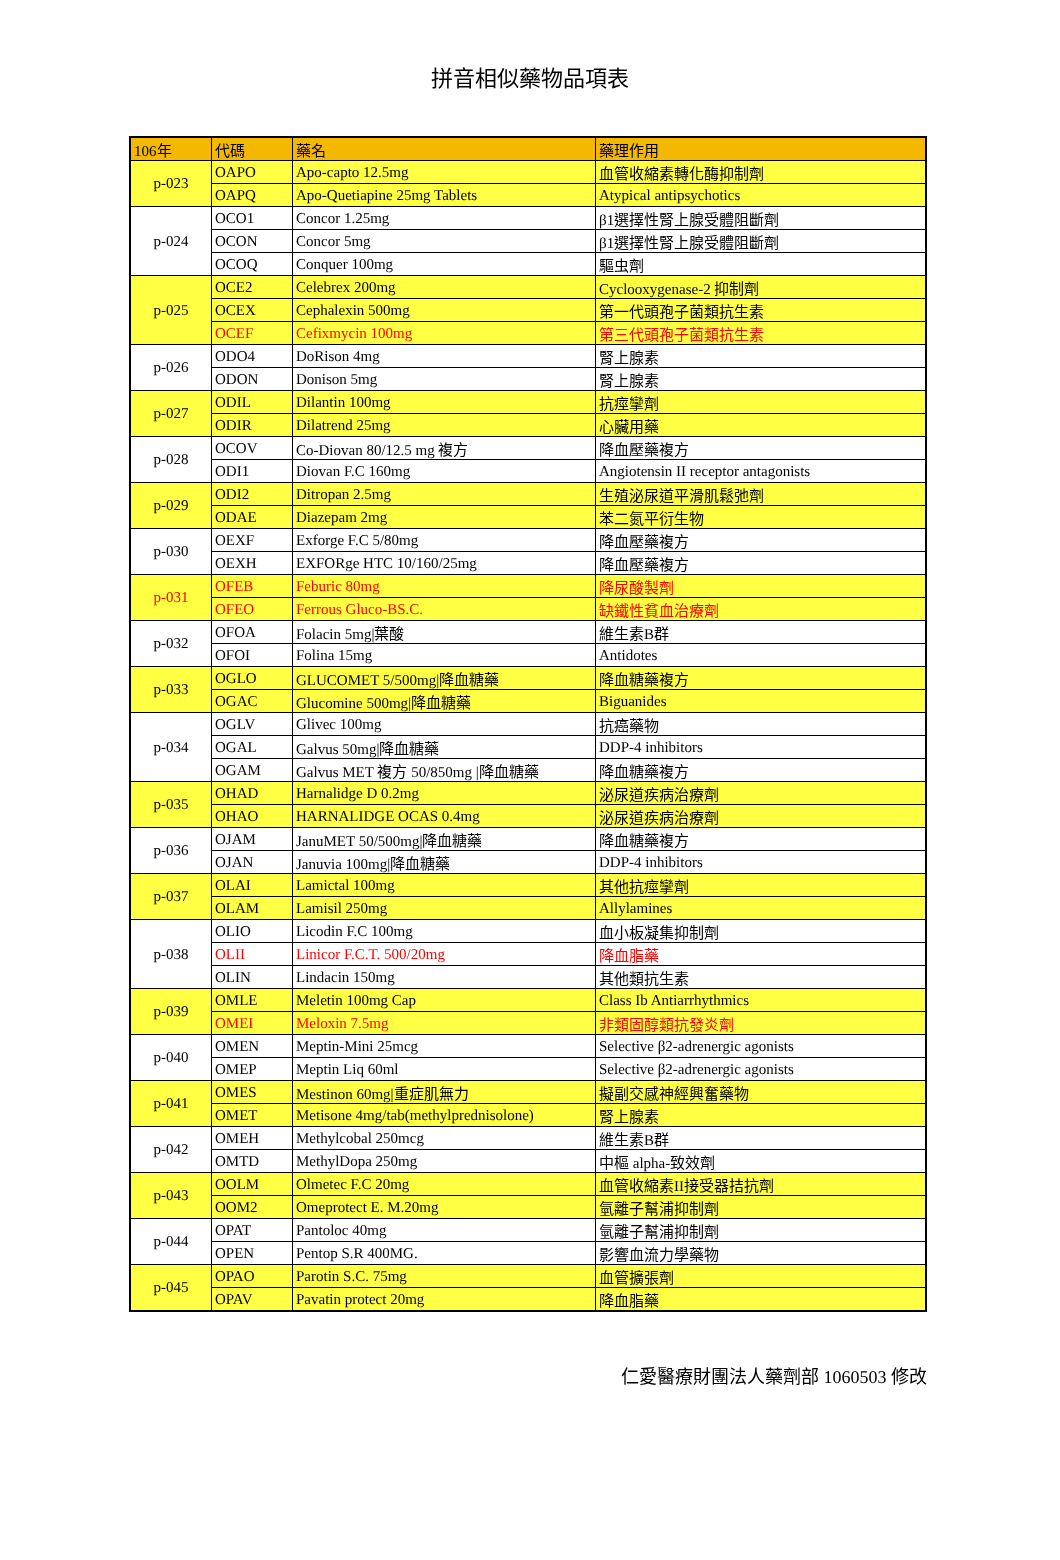拼音相似藥物品項表
| 106年 | 代碼 | 藥名 | 藥理作用 |
| --- | --- | --- | --- |
| p-023 | OAPO | Apo-capto 12.5mg | 血管收縮素轉化酶抑制劑 |
| | OAPQ | Apo-Quetiapine 25mg Tablets | Atypical antipsychotics |
| p-024 | OCO1 | Concor 1.25mg | β1選擇性腎上腺受體阻斷劑 |
| | OCON | Concor 5mg | β1選擇性腎上腺受體阻斷劑 |
| | OCOQ | Conquer 100mg | 驅虫劑 |
| p-025 | OCE2 | Celebrex 200mg | Cyclooxygenase-2 抑制劑 |
| | OCEX | Cephalexin 500mg | 第一代頭孢子菌類抗生素 |
| | OCEF | Cefixmycin 100mg | 第三代頭孢子菌類抗生素 |
| p-026 | ODO4 | DoRison 4mg | 腎上腺素 |
| | ODON | Donison 5mg | 腎上腺素 |
| p-027 | ODIL | Dilantin 100mg | 抗痙攣劑 |
| | ODIR | Dilatrend 25mg | 心臟用藥 |
| p-028 | OCOV | Co-Diovan 80/12.5 mg 複方 | 降血壓藥複方 |
| | ODI1 | Diovan F.C 160mg | Angiotensin II receptor antagonists |
| p-029 | ODI2 | Ditropan 2.5mg | 生殖泌尿道平滑肌鬆弛劑 |
| | ODAE | Diazepam 2mg | 苯二氮平衍生物 |
| p-030 | OEXF | Exforge F.C 5/80mg | 降血壓藥複方 |
| | OEXH | EXFORge HTC 10/160/25mg | 降血壓藥複方 |
| p-031 | OFEB | Feburic 80mg | 降尿酸製劑 |
| | OFEO | Ferrous Gluco-BS.C. | 缺鐵性貧血治療劑 |
| p-032 | OFOA | Folacin 5mg/葉酸 | 維生素B群 |
| | OFOI | Folina 15mg | Antidotes |
| p-033 | OGLO | GLUCOMET 5/500mg/降血糖藥 | 降血糖藥複方 |
| | OGAC | Glucomine 500mg/降血糖藥 | Biguanides |
| p-034 | OGLV | Glivec 100mg | 抗癌藥物 |
| | OGAL | Galvus 50mg/降血糖藥 | DDP-4 inhibitors |
| | OGAM | Galvus MET 複方 50/850mg /降血糖藥 | 降血糖藥複方 |
| p-035 | OHAD | Harnalidge D 0.2mg | 泌尿道疾病治療劑 |
| | OHAO | HARNALIDGE OCAS 0.4mg | 泌尿道疾病治療劑 |
| p-036 | OJAM | JanuMET 50/500mg/降血糖藥 | 降血糖藥複方 |
| | OJAN | Januvia 100mg/降血糖藥 | DDP-4 inhibitors |
| p-037 | OLAI | Lamictal 100mg | 其他抗痙攣劑 |
| | OLAM | Lamisil 250mg | Allylamines |
| p-038 | OLIO | Licodin F.C 100mg | 血小板凝集抑制劑 |
| | OLII | Linicor F.C.T. 500/20mg | 降血脂藥 |
| | OLIN | Lindacin 150mg | 其他類抗生素 |
| p-039 | OMLE | Meletin 100mg Cap | Class Ib Antiarrhythmics |
| | OMEI | Meloxin 7.5mg | 非類固醇類抗發炎劑 |
| p-040 | OMEN | Meptin-Mini 25mcg | Selective β2-adrenergic agonists |
| | OMEP | Meptin Liq 60ml | Selective β2-adrenergic agonists |
| p-041 | OMES | Mestinon 60mg/重症肌無力 | 擬副交感神經興奮藥物 |
| | OMET | Metisone 4mg/tab(methylprednisolone) | 腎上腺素 |
| p-042 | OMEH | Methylcobal 250mcg | 維生素B群 |
| | OMTD | MethylDopa 250mg | 中樞 alpha-致效劑 |
| p-043 | OOLM | Olmetec F.C 20mg | 血管收縮素II接受器拮抗劑 |
| | OOM2 | Omeprotect E. M.20mg | 氫離子幫浦抑制劑 |
| p-044 | OPAT | Pantoloc 40mg | 氫離子幫浦抑制劑 |
| | OPEN | Pentop S.R 400MG. | 影響血流力學藥物 |
| p-045 | OPAO | Parotin S.C. 75mg | 血管擴張劑 |
| | OPAV | Pavatin protect 20mg | 降血脂藥 |
仁愛醫療財團法人藥劑部 1060503 修改